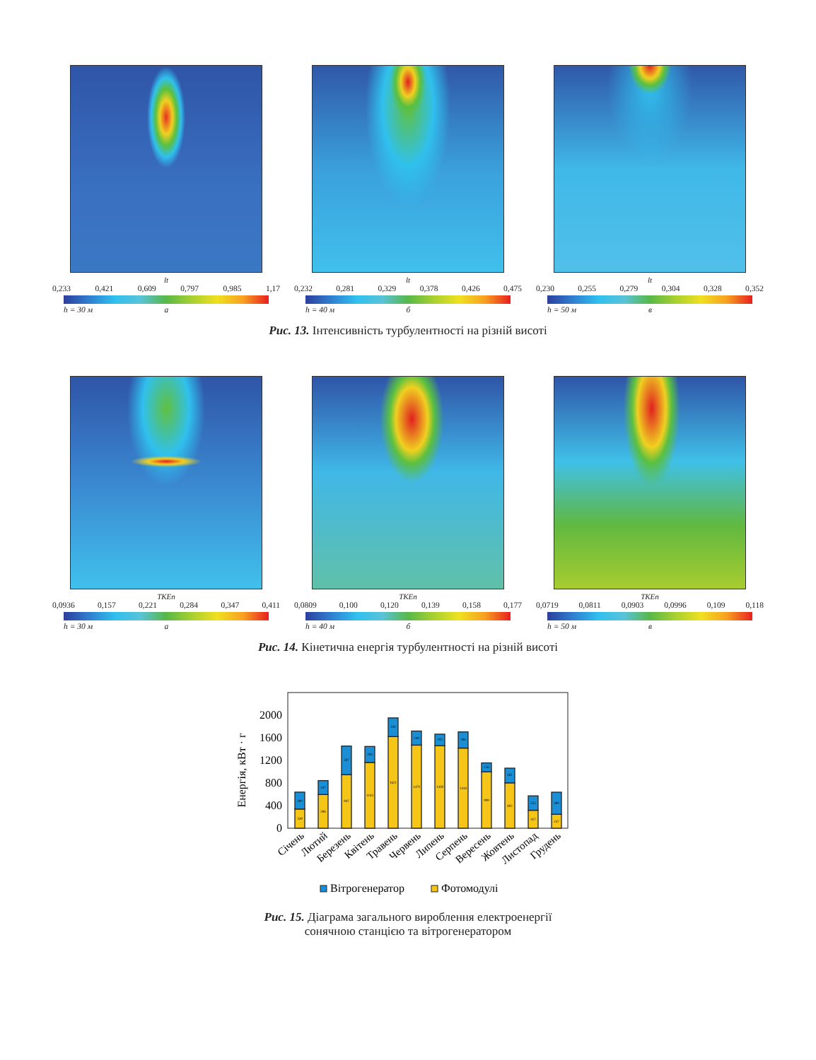lt
0,233 0,421 0,609 0,797 0,985 1,17
h = 30 м а
lt
0,232 0,281 0,329 0,378 0,426 0,475
h = 40 м б
lt
0,230 0,255 0,279 0,304 0,328 0,352
h = 50 м в
Рис. 13. Інтенсивність турбулентності на різній висоті
TKEn
0,0936 0,157 0,221 0,284 0,347 0,411
h = 30 м а
TKEn
0,0809 0,100 0,120 0,139 0,158 0,177
h = 40 м б
TKEn
0,0719 0,0811 0,0903 0,0996 0,109 0,118
h = 50 м в
Рис. 14. Кінетична енергія турбулентності на різній висоті
Енергія, кВт · г
0
400
800
1200
1600
2000
339
300
596
247
947
507
1163
283
1621
330
1470
249
1459
205
1418
286
999
156
802
261
317
255
247
390
Січень
Лютий
Березень
Квітень
Травень
Червень
Липень
Серпень
Вересень
Жовтень
Листопад
Грудень
Вітрогенератор
Фотомодулі
Рис. 15. Діаграма загального вироблення електроенергії
сонячною станцією та вітрогенератором